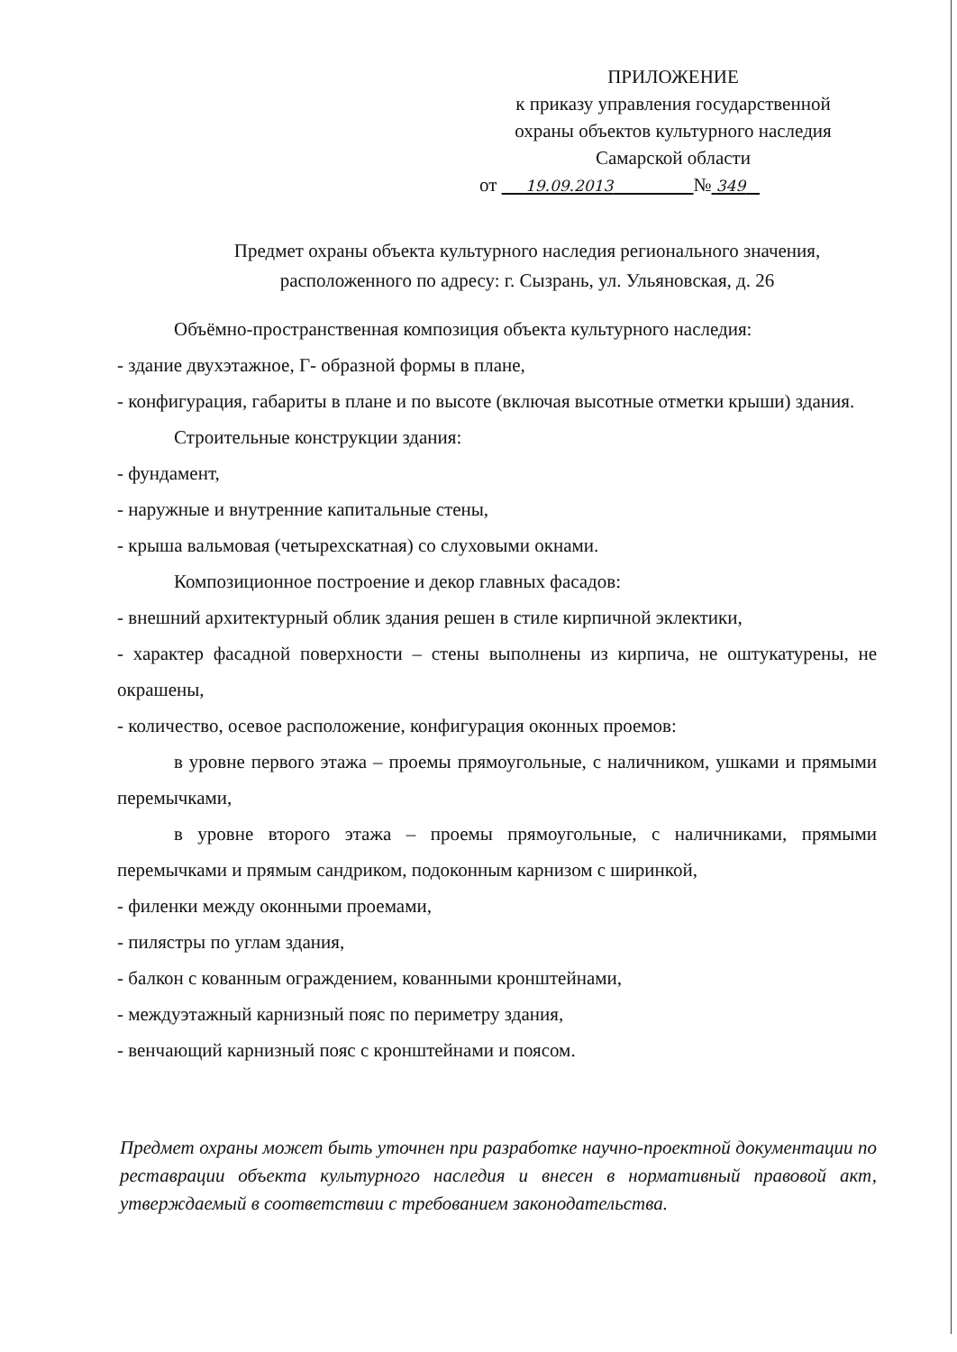ПРИЛОЖЕНИЕ
к приказу управления государственной
охраны объектов культурного наследия
Самарской области
от 19.09.2013 № 349
Предмет охраны объекта культурного наследия регионального значения,
расположенного по адресу: г. Сызрань, ул. Ульяновская, д. 26
Объёмно-пространственная композиция объекта культурного наследия:
- здание двухэтажное, Г- образной формы в плане,
- конфигурация, габариты в плане и по высоте (включая высотные отметки крыши) здания.
Строительные конструкции здания:
- фундамент,
- наружные и внутренние капитальные стены,
- крыша вальмовая (четырехскатная) со слуховыми окнами.
Композиционное построение и декор главных фасадов:
- внешний архитектурный облик здания решен в стиле кирпичной эклектики,
- характер фасадной поверхности – стены выполнены из кирпича, не оштукатурены, не окрашены,
- количество, осевое расположение, конфигурация оконных проемов:
в уровне первого этажа – проемы прямоугольные, с наличником, ушками и прямыми перемычками,
в уровне второго этажа – проемы прямоугольные, с наличниками, прямыми перемычками и прямым сандриком, подоконным карнизом с ширинкой,
- филенки между оконными проемами,
- пилястры по углам здания,
- балкон с кованным ограждением, кованными кронштейнами,
- междуэтажный карнизный пояс по периметру здания,
- венчающий карнизный пояс с кронштейнами и поясом.
Предмет охраны может быть уточнен при разработке научно-проектной документации по реставрации объекта культурного наследия и внесен в нормативный правовой акт, утверждаемый в соответствии с требованием законодательства.